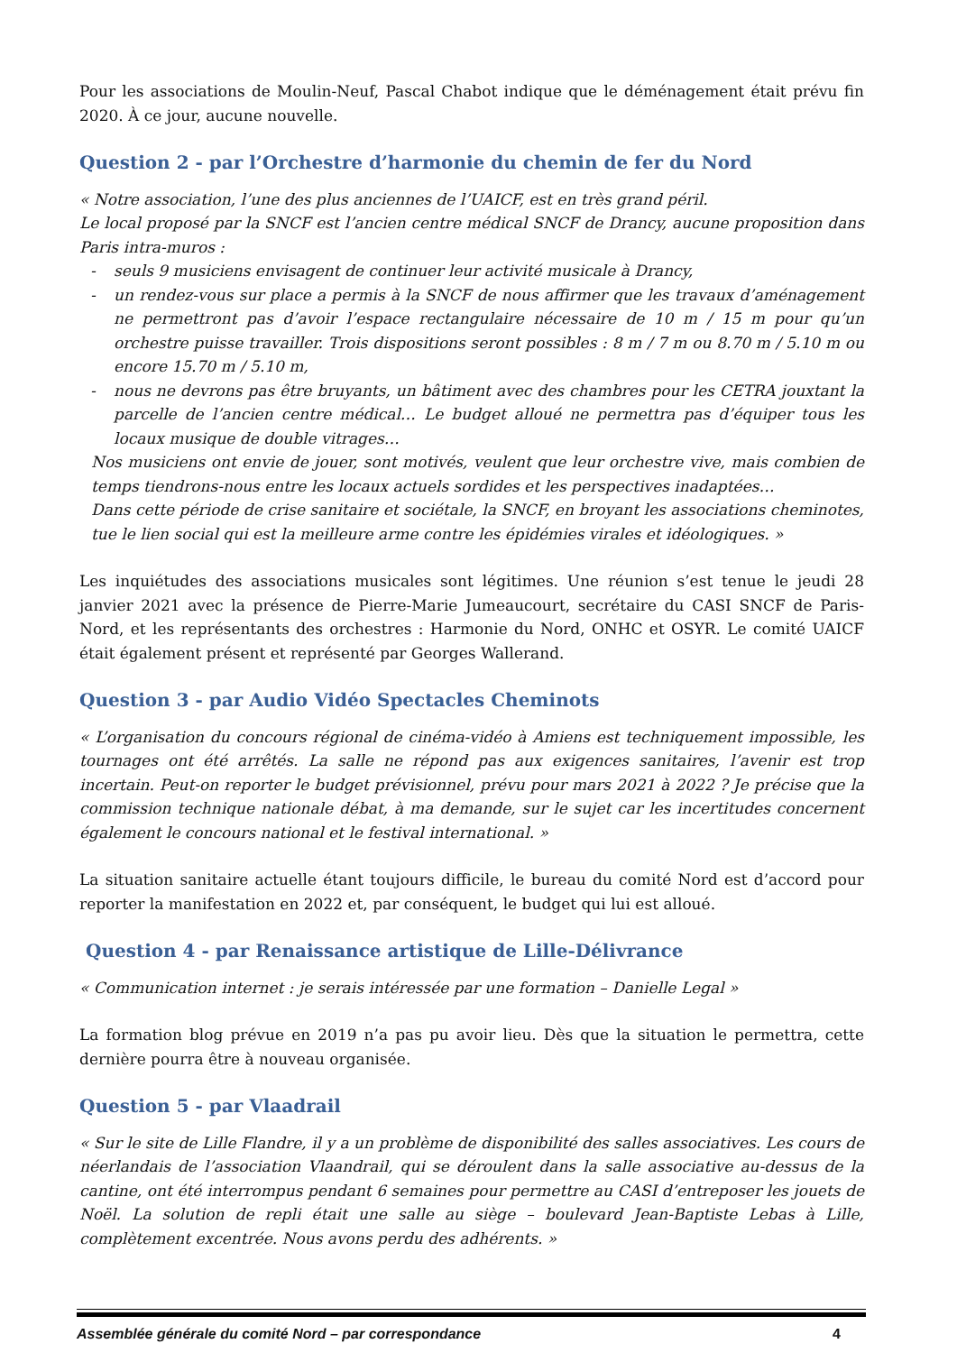Pour les associations de Moulin-Neuf, Pascal Chabot indique que le déménagement était prévu fin 2020. À ce jour, aucune nouvelle.
Question 2 - par l’Orchestre d’harmonie du chemin de fer du Nord
« Notre association, l’une des plus anciennes de l’UAICF, est en très grand péril.
Le local proposé par la SNCF est l’ancien centre médical SNCF de Drancy, aucune proposition dans Paris intra-muros :
- seuls 9 musiciens envisagent de continuer leur activité musicale à Drancy,
- un rendez-vous sur place a permis à la SNCF de nous affirmer que les travaux d’aménagement ne permettront pas d’avoir l’espace rectangulaire nécessaire de 10 m / 15 m pour qu’un orchestre puisse travailler. Trois dispositions seront possibles : 8 m / 7 m ou 8.70 m / 5.10 m ou encore 15.70 m / 5.10 m,
- nous ne devrons pas être bruyants, un bâtiment avec des chambres pour les CETRA jouxtant la parcelle de l’ancien centre médical… Le budget alloué ne permettra pas d’équiper tous les locaux musique de double vitrages…
Nos musiciens ont envie de jouer, sont motivés, veulent que leur orchestre vive, mais combien de temps tiendrons-nous entre les locaux actuels sordides et les perspectives inadaptées…
Dans cette période de crise sanitaire et sociétale, la SNCF, en broyant les associations cheminotes, tue le lien social qui est la meilleure arme contre les épidémies virales et idéologiques. »
Les inquiétudes des associations musicales sont légitimes. Une réunion s’est tenue le jeudi 28 janvier 2021 avec la présence de Pierre-Marie Jumeaucourt, secrétaire du CASI SNCF de Paris-Nord, et les représentants des orchestres : Harmonie du Nord, ONHC et OSYR. Le comité UAICF était également présent et représenté par Georges Wallerand.
Question 3 - par Audio Vidéo Spectacles Cheminots
« L’organisation du concours régional de cinéma-vidéo à Amiens est techniquement impossible, les tournages ont été arrêtés. La salle ne répond pas aux exigences sanitaires, l’avenir est trop incertain. Peut-on reporter le budget prévisionnel, prévu pour mars 2021 à 2022 ? Je précise que la commission technique nationale débat, à ma demande, sur le sujet car les incertitudes concernent également le concours national et le festival international. »
La situation sanitaire actuelle étant toujours difficile, le bureau du comité Nord est d’accord pour reporter la manifestation en 2022 et, par conséquent, le budget qui lui est alloué.
Question 4 - par Renaissance artistique de Lille-Délivrance
« Communication internet : je serais intéressée par une formation – Danielle Legal »
La formation blog prévue en 2019 n’a pas pu avoir lieu. Dès que la situation le permettra, cette dernière pourra être à nouveau organisée.
Question 5 - par Vlaadrail
« Sur le site de Lille Flandre, il y a un problème de disponibilité des salles associatives. Les cours de néerlandais de l’association Vlaandrail, qui se déroulent dans la salle associative au-dessus de la cantine, ont été interrompus pendant 6 semaines pour permettre au CASI d’entreposer les jouets de Noël. La solution de repli était une salle au siège – boulevard Jean-Baptiste Lebas à Lille, complètement excentrée. Nous avons perdu des adhérents. »
Assemblée générale du comité Nord – par correspondance 4